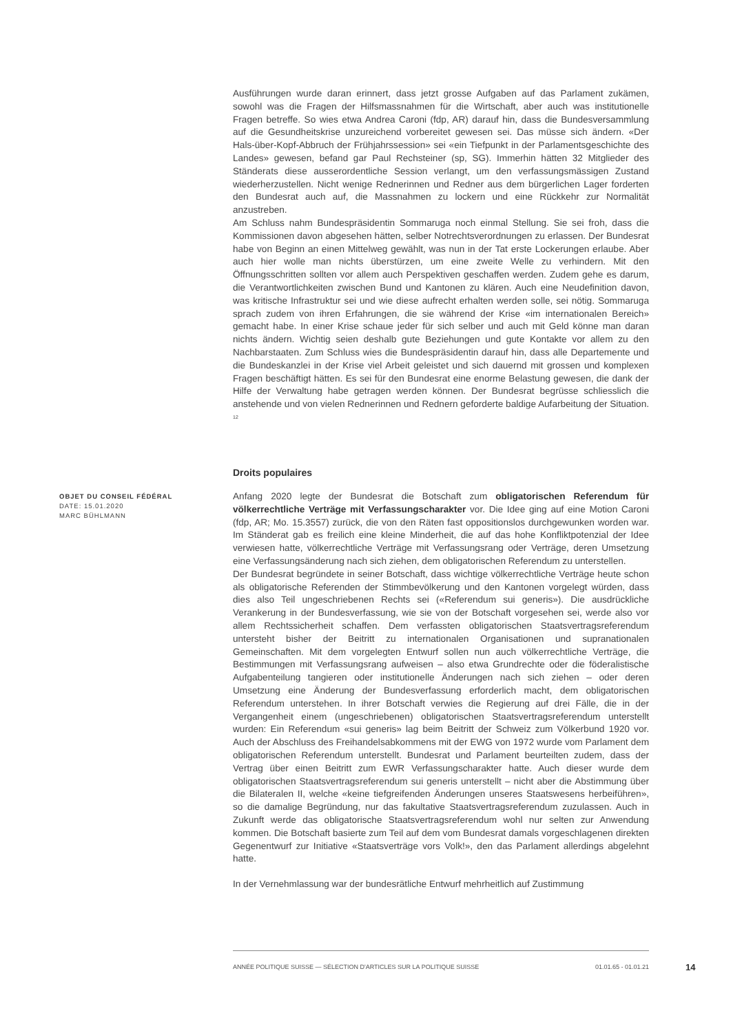Ausführungen wurde daran erinnert, dass jetzt grosse Aufgaben auf das Parlament zukämen, sowohl was die Fragen der Hilfsmassnahmen für die Wirtschaft, aber auch was institutionelle Fragen betreffe. So wies etwa Andrea Caroni (fdp, AR) darauf hin, dass die Bundesversammlung auf die Gesundheitskrise unzureichend vorbereitet gewesen sei. Das müsse sich ändern. «Der Hals-über-Kopf-Abbruch der Frühjahrssession» sei «ein Tiefpunkt in der Parlamentsgeschichte des Landes» gewesen, befand gar Paul Rechsteiner (sp, SG). Immerhin hätten 32 Mitglieder des Ständerats diese ausserordentliche Session verlangt, um den verfassungsmässigen Zustand wiederherzustellen. Nicht wenige Rednerinnen und Redner aus dem bürgerlichen Lager forderten den Bundesrat auch auf, die Massnahmen zu lockern und eine Rückkehr zur Normalität anzustreben.
Am Schluss nahm Bundespräsidentin Sommaruga noch einmal Stellung. Sie sei froh, dass die Kommissionen davon abgesehen hätten, selber Notrechtsverordnungen zu erlassen. Der Bundesrat habe von Beginn an einen Mittelweg gewählt, was nun in der Tat erste Lockerungen erlaube. Aber auch hier wolle man nichts überstürzen, um eine zweite Welle zu verhindern. Mit den Öffnungsschritten sollten vor allem auch Perspektiven geschaffen werden. Zudem gehe es darum, die Verantwortlichkeiten zwischen Bund und Kantonen zu klären. Auch eine Neudefinition davon, was kritische Infrastruktur sei und wie diese aufrecht erhalten werden solle, sei nötig. Sommaruga sprach zudem von ihren Erfahrungen, die sie während der Krise «im internationalen Bereich» gemacht habe. In einer Krise schaue jeder für sich selber und auch mit Geld könne man daran nichts ändern. Wichtig seien deshalb gute Beziehungen und gute Kontakte vor allem zu den Nachbarstaaten. Zum Schluss wies die Bundespräsidentin darauf hin, dass alle Departemente und die Bundeskanzlei in der Krise viel Arbeit geleistet und sich dauernd mit grossen und komplexen Fragen beschäftigt hätten. Es sei für den Bundesrat eine enorme Belastung gewesen, die dank der Hilfe der Verwaltung habe getragen werden können. Der Bundesrat begrüsse schliesslich die anstehende und von vielen Rednerinnen und Rednern geforderte baldige Aufarbeitung der Situation. <sup>12</sup>
Droits populaires
OBJET DU CONSEIL FÉDÉRAL
DATE: 15.01.2020
MARC BÜHLMANN
Anfang 2020 legte der Bundesrat die Botschaft zum obligatorischen Referendum für völkerrechtliche Verträge mit Verfassungscharakter vor. Die Idee ging auf eine Motion Caroni (fdp, AR; Mo. 15.3557) zurück, die von den Räten fast oppositionslos durchgewunken worden war. Im Ständerat gab es freilich eine kleine Minderheit, die auf das hohe Konfliktpotenzial der Idee verwiesen hatte, völkerrechtliche Verträge mit Verfassungsrang oder Verträge, deren Umsetzung eine Verfassungsänderung nach sich ziehen, dem obligatorischen Referendum zu unterstellen.
Der Bundesrat begründete in seiner Botschaft, dass wichtige völkerrechtliche Verträge heute schon als obligatorische Referenden der Stimmbevölkerung und den Kantonen vorgelegt würden, dass dies also Teil ungeschriebenen Rechts sei («Referendum sui generis»). Die ausdrückliche Verankerung in der Bundesverfassung, wie sie von der Botschaft vorgesehen sei, werde also vor allem Rechtssicherheit schaffen. Dem verfassten obligatorischen Staatsvertragsreferendum untersteht bisher der Beitritt zu internationalen Organisationen und supranationalen Gemeinschaften. Mit dem vorgelegten Entwurf sollen nun auch völkerrechtliche Verträge, die Bestimmungen mit Verfassungsrang aufweisen – also etwa Grundrechte oder die föderalistische Aufgabenteilung tangieren oder institutionelle Änderungen nach sich ziehen – oder deren Umsetzung eine Änderung der Bundesverfassung erforderlich macht, dem obligatorischen Referendum unterstehen. In ihrer Botschaft verwies die Regierung auf drei Fälle, die in der Vergangenheit einem (ungeschriebenen) obligatorischen Staatsvertragsreferendum unterstellt wurden: Ein Referendum «sui generis» lag beim Beitritt der Schweiz zum Völkerbund 1920 vor. Auch der Abschluss des Freihandelsabkommens mit der EWG von 1972 wurde vom Parlament dem obligatorischen Referendum unterstellt. Bundesrat und Parlament beurteilten zudem, dass der Vertrag über einen Beitritt zum EWR Verfassungscharakter hatte. Auch dieser wurde dem obligatorischen Staatsvertragsreferendum sui generis unterstellt – nicht aber die Abstimmung über die Bilateralen II, welche «keine tiefgreifenden Änderungen unseres Staatswesens herbeiführen», so die damalige Begründung, nur das fakultative Staatsvertragsreferendum zuzulassen. Auch in Zukunft werde das obligatorische Staatsvertragsreferendum wohl nur selten zur Anwendung kommen. Die Botschaft basierte zum Teil auf dem vom Bundesrat damals vorgeschlagenen direkten Gegenentwurf zur Initiative «Staatsverträge vors Volk!», den das Parlament allerdings abgelehnt hatte.
In der Vernehmlassung war der bundesrätliche Entwurf mehrheitlich auf Zustimmung
ANNÉE POLITIQUE SUISSE — SÉLECTION D'ARTICLES SUR LA POLITIQUE SUISSE 01.01.65 - 01.01.21
14